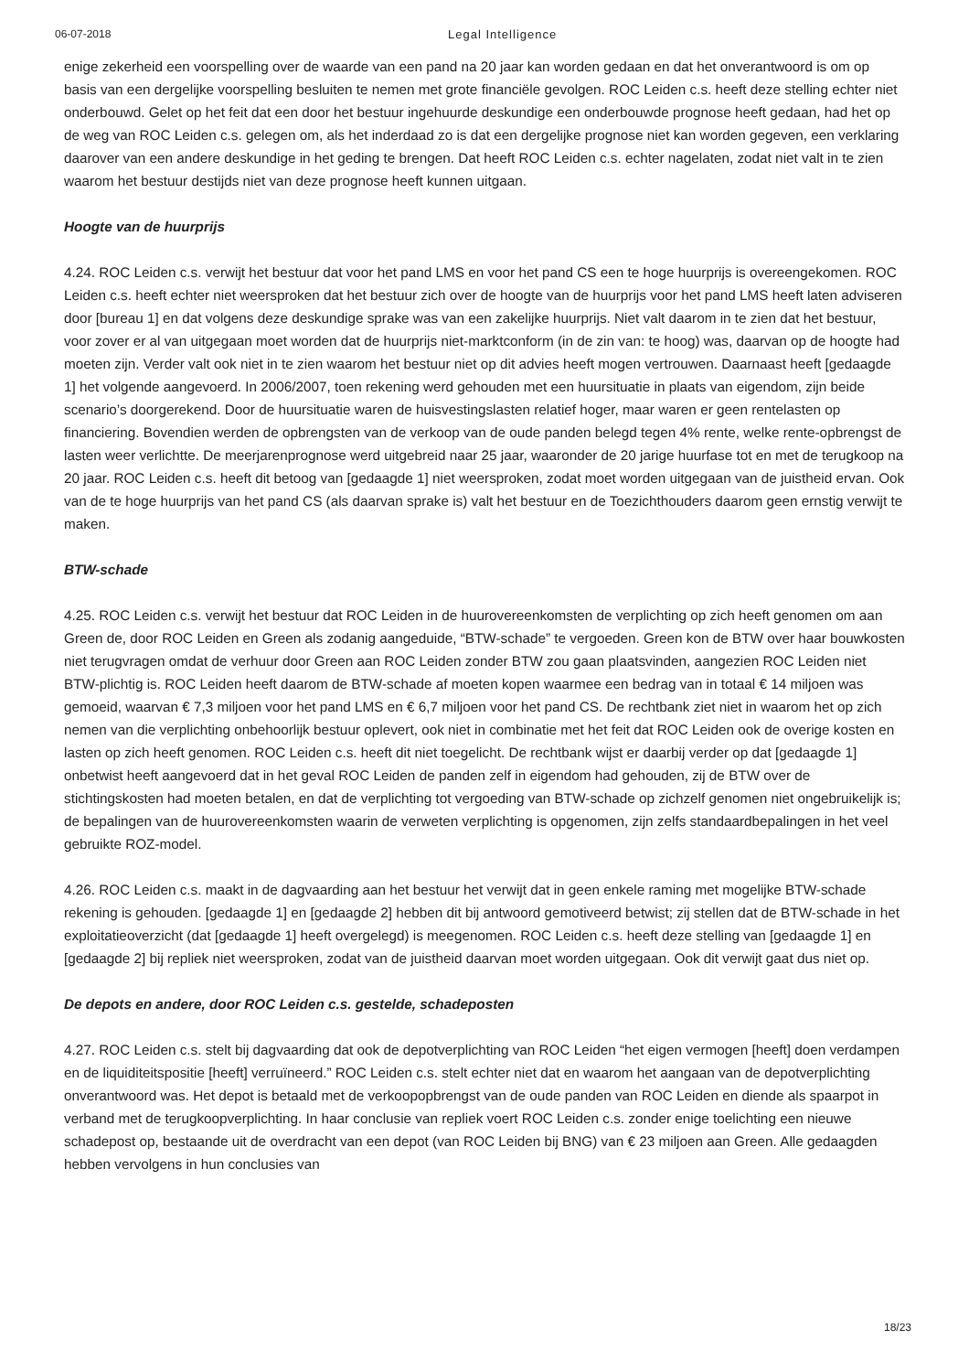06-07-2018 Legal Intelligence
enige zekerheid een voorspelling over de waarde van een pand na 20 jaar kan worden gedaan en dat het onverantwoord is om op basis van een dergelijke voorspelling besluiten te nemen met grote financiële gevolgen. ROC Leiden c.s. heeft deze stelling echter niet onderbouwd. Gelet op het feit dat een door het bestuur ingehuurde deskundige een onderbouwde prognose heeft gedaan, had het op de weg van ROC Leiden c.s. gelegen om, als het inderdaad zo is dat een dergelijke prognose niet kan worden gegeven, een verklaring daarover van een andere deskundige in het geding te brengen. Dat heeft ROC Leiden c.s. echter nagelaten, zodat niet valt in te zien waarom het bestuur destijds niet van deze prognose heeft kunnen uitgaan.
Hoogte van de huurprijs
4.24. ROC Leiden c.s. verwijt het bestuur dat voor het pand LMS en voor het pand CS een te hoge huurprijs is overeengekomen. ROC Leiden c.s. heeft echter niet weersproken dat het bestuur zich over de hoogte van de huurprijs voor het pand LMS heeft laten adviseren door [bureau 1] en dat volgens deze deskundige sprake was van een zakelijke huurprijs. Niet valt daarom in te zien dat het bestuur, voor zover er al van uitgegaan moet worden dat de huurprijs niet-marktconform (in de zin van: te hoog) was, daarvan op de hoogte had moeten zijn. Verder valt ook niet in te zien waarom het bestuur niet op dit advies heeft mogen vertrouwen. Daarnaast heeft [gedaagde 1] het volgende aangevoerd. In 2006/2007, toen rekening werd gehouden met een huursituatie in plaats van eigendom, zijn beide scenario’s doorgerekend. Door de huursituatie waren de huisvestingslasten relatief hoger, maar waren er geen rentelasten op financiering. Bovendien werden de opbrengsten van de verkoop van de oude panden belegd tegen 4% rente, welke rente-opbrengst de lasten weer verlichtte. De meerjarenprognose werd uitgebreid naar 25 jaar, waaronder de 20 jarige huurfase tot en met de terugkoop na 20 jaar. ROC Leiden c.s. heeft dit betoog van [gedaagde 1] niet weersproken, zodat moet worden uitgegaan van de juistheid ervan. Ook van de te hoge huurprijs van het pand CS (als daarvan sprake is) valt het bestuur en de Toezichthouders daarom geen ernstig verwijt te maken.
BTW-schade
4.25. ROC Leiden c.s. verwijt het bestuur dat ROC Leiden in de huurovereenkomsten de verplichting op zich heeft genomen om aan Green de, door ROC Leiden en Green als zodanig aangeduide, “BTW-schade” te vergoeden. Green kon de BTW over haar bouwkosten niet terugvragen omdat de verhuur door Green aan ROC Leiden zonder BTW zou gaan plaatsvinden, aangezien ROC Leiden niet BTW-plichtig is. ROC Leiden heeft daarom de BTW-schade af moeten kopen waarmee een bedrag van in totaal € 14 miljoen was gemoeid, waarvan € 7,3 miljoen voor het pand LMS en € 6,7 miljoen voor het pand CS. De rechtbank ziet niet in waarom het op zich nemen van die verplichting onbehoorlijk bestuur oplevert, ook niet in combinatie met het feit dat ROC Leiden ook de overige kosten en lasten op zich heeft genomen. ROC Leiden c.s. heeft dit niet toegelicht. De rechtbank wijst er daarbij verder op dat [gedaagde 1] onbetwist heeft aangevoerd dat in het geval ROC Leiden de panden zelf in eigendom had gehouden, zij de BTW over de stichtingskosten had moeten betalen, en dat de verplichting tot vergoeding van BTW-schade op zichzelf genomen niet ongebruikelijk is; de bepalingen van de huurovereenkomsten waarin de verweten verplichting is opgenomen, zijn zelfs standaardbepalingen in het veel gebruikte ROZ-model.
4.26. ROC Leiden c.s. maakt in de dagvaarding aan het bestuur het verwijt dat in geen enkele raming met mogelijke BTW-schade rekening is gehouden. [gedaagde 1] en [gedaagde 2] hebben dit bij antwoord gemotiveerd betwist; zij stellen dat de BTW-schade in het exploitatieoverzicht (dat [gedaagde 1] heeft overgelegd) is meegenomen. ROC Leiden c.s. heeft deze stelling van [gedaagde 1] en [gedaagde 2] bij repliek niet weersproken, zodat van de juistheid daarvan moet worden uitgegaan. Ook dit verwijt gaat dus niet op.
De depots en andere, door ROC Leiden c.s. gestelde, schadeposten
4.27. ROC Leiden c.s. stelt bij dagvaarding dat ook de depotverplichting van ROC Leiden “het eigen vermogen [heeft] doen verdampen en de liquiditeitspositie [heeft] verruïneerd.” ROC Leiden c.s. stelt echter niet dat en waarom het aangaan van de depotverplichting onverantwoord was. Het depot is betaald met de verkoopopbrengst van de oude panden van ROC Leiden en diende als spaarpot in verband met de terugkoopverplichting. In haar conclusie van repliek voert ROC Leiden c.s. zonder enige toelichting een nieuwe schadepost op, bestaande uit de overdracht van een depot (van ROC Leiden bij BNG) van € 23 miljoen aan Green. Alle gedaagden hebben vervolgens in hun conclusies van
18/23